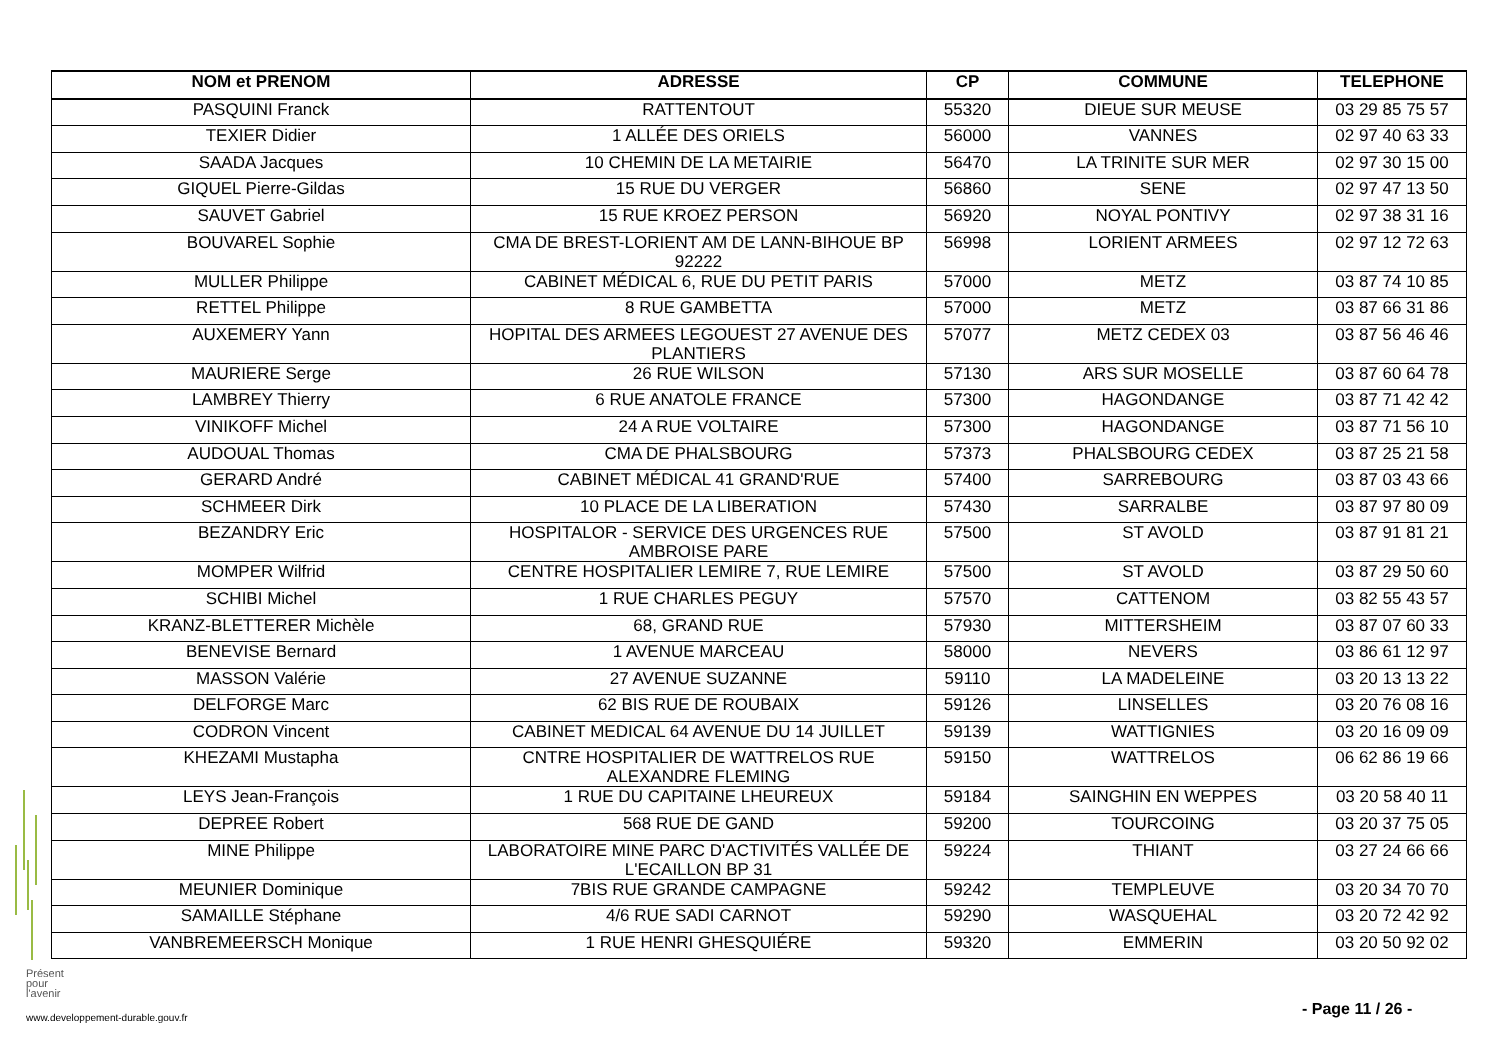| NOM et PRENOM | ADRESSE | CP | COMMUNE | TELEPHONE |
| --- | --- | --- | --- | --- |
| PASQUINI Franck | RATTENTOUT | 55320 | DIEUE SUR MEUSE | 03 29 85 75 57 |
| TEXIER Didier | 1 ALLÉE DES ORIELS | 56000 | VANNES | 02 97 40 63 33 |
| SAADA Jacques | 10 CHEMIN DE LA METAIRIE | 56470 | LA TRINITE SUR MER | 02 97 30 15 00 |
| GIQUEL Pierre-Gildas | 15 RUE DU VERGER | 56860 | SENE | 02 97 47 13 50 |
| SAUVET Gabriel | 15 RUE KROEZ PERSON | 56920 | NOYAL PONTIVY | 02 97 38 31 16 |
| BOUVAREL Sophie | CMA DE BREST-LORIENT AM DE LANN-BIHOUE BP 92222 | 56998 | LORIENT ARMEES | 02 97 12 72 63 |
| MULLER Philippe | CABINET MÉDICAL 6, RUE DU PETIT PARIS | 57000 | METZ | 03 87 74 10 85 |
| RETTEL Philippe | 8 RUE GAMBETTA | 57000 | METZ | 03 87 66 31 86 |
| AUXEMERY Yann | HOPITAL DES ARMEES LEGOUEST 27 AVENUE DES PLANTIERS | 57077 | METZ CEDEX 03 | 03 87 56 46 46 |
| MAURIERE Serge | 26 RUE WILSON | 57130 | ARS SUR MOSELLE | 03 87 60 64 78 |
| LAMBREY Thierry | 6 RUE ANATOLE FRANCE | 57300 | HAGONDANGE | 03 87 71 42 42 |
| VINIKOFF Michel | 24 A RUE VOLTAIRE | 57300 | HAGONDANGE | 03 87 71 56 10 |
| AUDOUAL Thomas | CMA DE PHALSBOURG | 57373 | PHALSBOURG CEDEX | 03 87 25 21 58 |
| GERARD André | CABINET MÉDICAL 41 GRAND'RUE | 57400 | SARREBOURG | 03 87 03 43 66 |
| SCHMEER Dirk | 10 PLACE DE LA LIBERATION | 57430 | SARRALBE | 03 87 97 80 09 |
| BEZANDRY Eric | HOSPITALOR - SERVICE DES URGENCES RUE AMBROISE PARE | 57500 | ST AVOLD | 03 87 91 81 21 |
| MOMPER Wilfrid | CENTRE HOSPITALIER LEMIRE 7, RUE LEMIRE | 57500 | ST AVOLD | 03 87 29 50 60 |
| SCHIBI Michel | 1 RUE CHARLES PEGUY | 57570 | CATTENOM | 03 82 55 43 57 |
| KRANZ-BLETTERER Michèle | 68, GRAND RUE | 57930 | MITTERSHEIM | 03 87 07 60 33 |
| BENEVISE Bernard | 1 AVENUE MARCEAU | 58000 | NEVERS | 03 86 61 12 97 |
| MASSON Valérie | 27 AVENUE SUZANNE | 59110 | LA MADELEINE | 03 20 13 13 22 |
| DELFORGE Marc | 62 BIS RUE DE ROUBAIX | 59126 | LINSELLES | 03 20 76 08 16 |
| CODRON Vincent | CABINET MEDICAL 64 AVENUE DU 14 JUILLET | 59139 | WATTIGNIES | 03 20 16 09 09 |
| KHEZAMI Mustapha | CNTRE HOSPITALIER DE WATTRELOS RUE ALEXANDRE FLEMING | 59150 | WATTRELOS | 06 62 86 19 66 |
| LEYS Jean-François | 1 RUE DU CAPITAINE LHEUREUX | 59184 | SAINGHIN EN WEPPES | 03 20 58 40 11 |
| DEPREE Robert | 568 RUE DE GAND | 59200 | TOURCOING | 03 20 37 75 05 |
| MINE Philippe | LABORATOIRE MINE PARC D'ACTIVITÉS VALLÉE DE L'ECAILLON BP 31 | 59224 | THIANT | 03 27 24 66 66 |
| MEUNIER Dominique | 7BIS RUE GRANDE CAMPAGNE | 59242 | TEMPLEUVE | 03 20 34 70 70 |
| SAMAILLE Stéphane | 4/6 RUE SADI CARNOT | 59290 | WASQUEHAL | 03 20 72 42 92 |
| VANBREMEERSCH Monique | 1 RUE HENRI GHESQUIÉRE | 59320 | EMMERIN | 03 20 50 92 02 |
Présent
pour
l'avenir
www.developpement-durable.gouv.fr
- Page 11 / 26 -